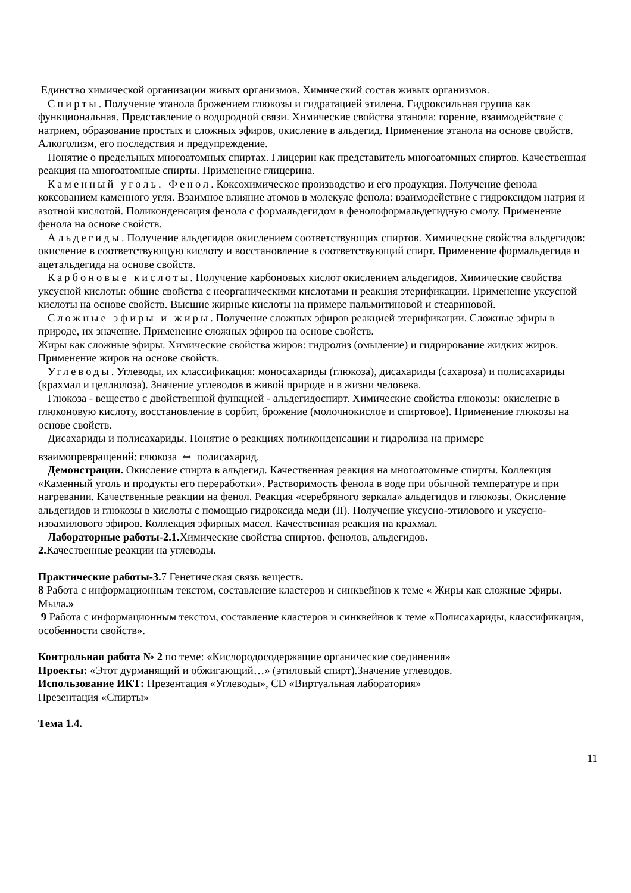Единство химической организации живых организмов. Химический состав живых организмов.
Спирты. Получение этанола брожением глюкозы и гидратацией этилена. Гидроксильная группа как функциональная. Представление о водородной связи. Химические свойства этанола: горение, взаимодействие с натрием, образование простых и сложных эфиров, окисление в альдегид. Применение этанола на основе свойств. Алкоголизм, его последствия и предупреждение.
Понятие о предельных многоатомных спиртах. Глицерин как представитель многоатомных спиртов. Качественная реакция на многоатомные спирты. Применение глицерина.
Каменный уголь. Фенол. Коксохимическое производство и его продукция. Получение фенола коксованием каменного угля. Взаимное влияние атомов в молекуле фенола: взаимодействие с гидроксидом натрия и азотной кислотой. Поликонденсация фенола с формальдегидом в фенолоформальдегидную смолу. Применение фенола на основе свойств.
Альдегиды. Получение альдегидов окислением соответствующих спиртов. Химические свойства альдегидов: окисление в соответствующую кислоту и восстановление в соответствующий спирт. Применение формальдегида и ацетальдегида на основе свойств.
Карбоновые кислоты. Получение карбоновых кислот окислением альдегидов. Химические свойства уксусной кислоты: общие свойства с неорганическими кислотами и реакция этерификации. Применение уксусной кислоты на основе свойств. Высшие жирные кислоты на примере пальмитиновой и стеариновой.
Сложные эфиры и жиры. Получение сложных эфиров реакцией этерификации. Сложные эфиры в природе, их значение. Применение сложных эфиров на основе свойств.
Жиры как сложные эфиры. Химические свойства жиров: гидролиз (омыление) и гидрирование жидких жиров. Применение жиров на основе свойств.
Углеводы. Углеводы, их классификация: моносахариды (глюкоза), дисахариды (сахароза) и полисахариды (крахмал и целлюлоза). Значение углеводов в живой природе и в жизни человека.
Глюкоза - вещество с двойственной функцией - альдегидоспирт. Химические свойства глюкозы: окисление в глюконовую кислоту, восстановление в сорбит, брожение (молочнокислое и спиртовое). Применение глюкозы на основе свойств.
Дисахариды и полисахариды. Понятие о реакциях поликонденсации и гидролиза на примере
взаимопревращений: глюкоза ⇔ полисахарид.
Демонстрации. Окисление спирта в альдегид. Качественная реакция на многоатомные спирты. Коллекция «Каменный уголь и продукты его переработки». Растворимость фенола в воде при обычной температуре и при нагревании. Качественные реакции на фенол. Реакция «серебряного зеркала» альдегидов и глюкозы. Окисление альдегидов и глюкозы в кислоты с помощью гидроксида меди (II). Получение уксусно-этилового и уксусно-изоамилового эфиров. Коллекция эфирных масел. Качественная реакция на крахмал.
Лабораторные работы-2.1. Химические свойства спиртов. фенолов, альдегидов.
2. Качественные реакции на углеводы.
Практические работы-3. 7 Генетическая связь веществ.
8 Работа с информационным текстом, составление кластеров и синквейнов к теме « Жиры как сложные эфиры. Мыла.»
9 Работа с информационным текстом, составление кластеров и синквейнов к теме «Полисахариды, классификация, особенности свойств».
Контрольная работа № 2 по теме: «Кислородосодержащие органические соединения»
Проекты: «Этот дурманящий и обжигающий…» (этиловый спирт).Значение углеводов.
Использование ИКТ: Презентация «Углеводы», CD «Виртуальная лаборатория»
Презентация «Спирты»
Тема 1.4.
11